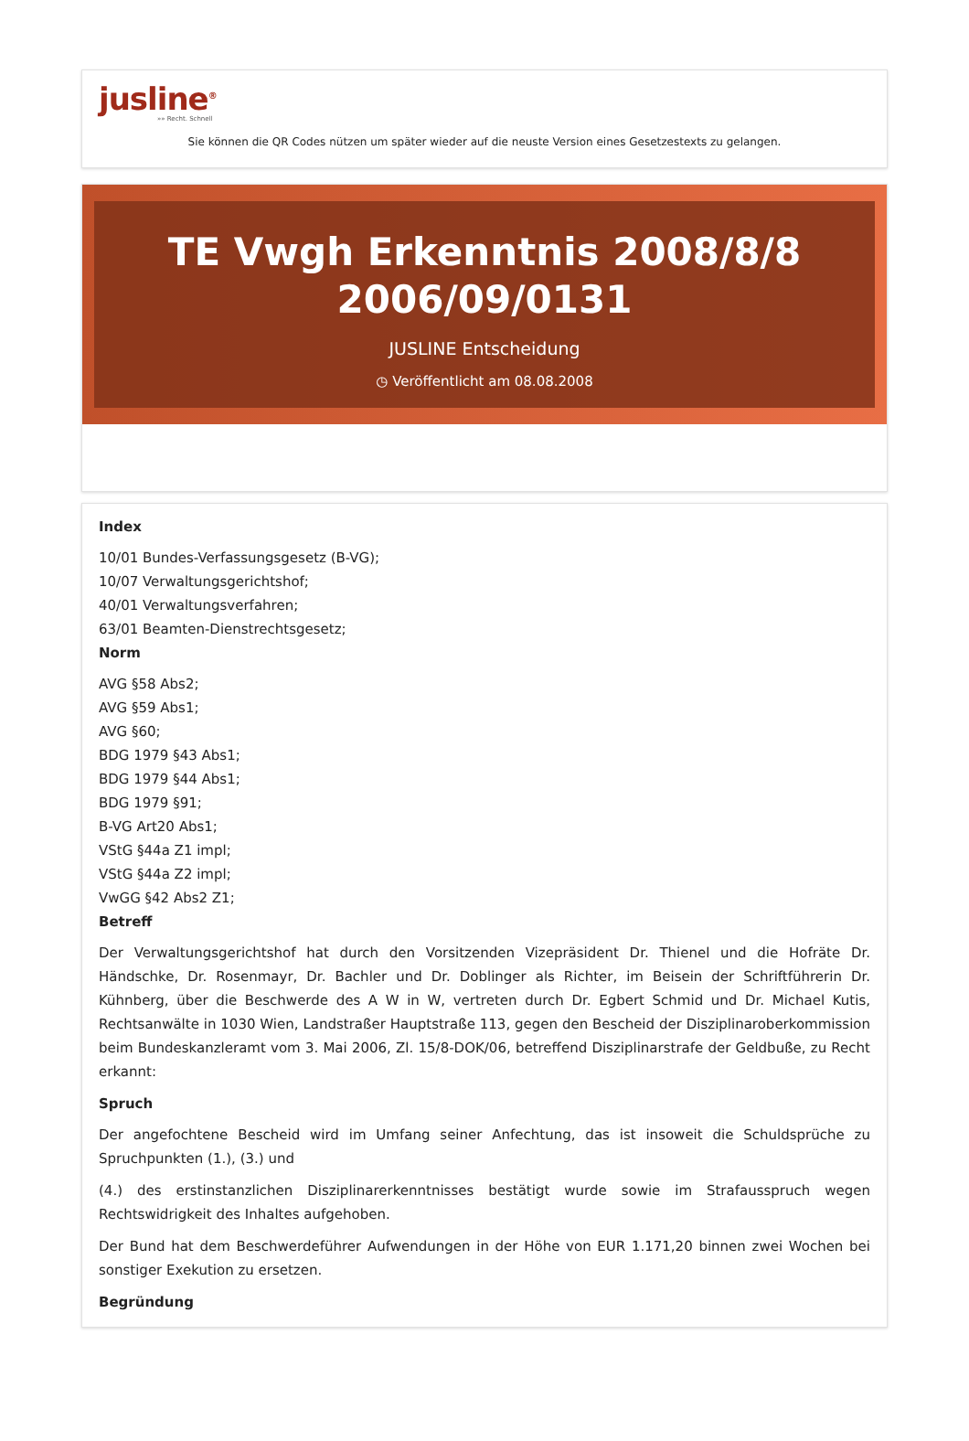jusline<sup>®</sup>
»» Recht. Schnell
Sie können die QR Codes nützen um später wieder auf die neuste Version eines Gesetzestexts zu gelangen.
TE Vwgh Erkenntnis 2008/8/8
2006/09/0131
JUSLINE Entscheidung
◷ Veröffentlicht am 08.08.2008
Index
10/01 Bundes-Verfassungsgesetz (B-VG);
10/07 Verwaltungsgerichtshof;
40/01 Verwaltungsverfahren;
63/01 Beamten-Dienstrechtsgesetz;
Norm
AVG §58 Abs2;
AVG §59 Abs1;
AVG §60;
BDG 1979 §43 Abs1;
BDG 1979 §44 Abs1;
BDG 1979 §91;
B-VG Art20 Abs1;
VStG §44a Z1 impl;
VStG §44a Z2 impl;
VwGG §42 Abs2 Z1;
Betreff
Der Verwaltungsgerichtshof hat durch den Vorsitzenden Vizepräsident Dr. Thienel und die Hofräte Dr. Händschke, Dr. Rosenmayr, Dr. Bachler und Dr. Doblinger als Richter, im Beisein der Schriftführerin Dr. Kühnberg, über die Beschwerde des A W in W, vertreten durch Dr. Egbert Schmid und Dr. Michael Kutis, Rechtsanwälte in 1030 Wien, Landstraßer Hauptstraße 113, gegen den Bescheid der Disziplinaroberkommission beim Bundeskanzleramt vom 3. Mai 2006, Zl. 15/8-DOK/06, betreffend Disziplinarstrafe der Geldbuße, zu Recht erkannt:
Spruch
Der angefochtene Bescheid wird im Umfang seiner Anfechtung, das ist insoweit die Schuldsprüche zu Spruchpunkten (1.), (3.) und
(4.) des erstinstanzlichen Disziplinarerkenntnisses bestätigt wurde sowie im Strafausspruch wegen Rechtswidrigkeit des Inhaltes aufgehoben.
Der Bund hat dem Beschwerdeführer Aufwendungen in der Höhe von EUR 1.171,20 binnen zwei Wochen bei sonstiger Exekution zu ersetzen.
Begründung